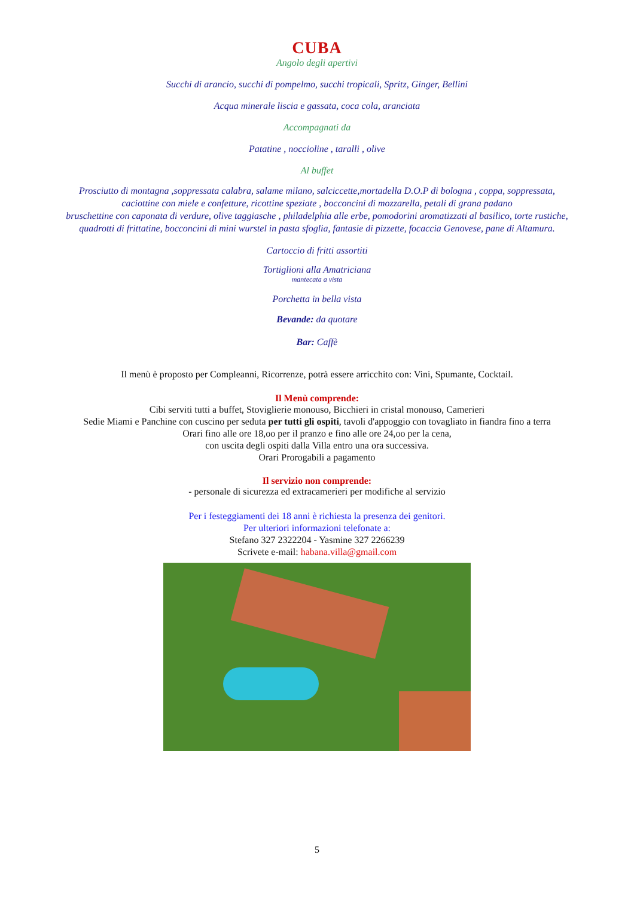CUBA
Angolo degli apertivi
Succhi di arancio, succhi di pompelmo, succhi tropicali, Spritz, Ginger, Bellini
Acqua minerale liscia e gassata, coca cola, aranciata
Accompagnati da
Patatine , noccioline , taralli , olive
Al buffet
Prosciutto di montagna ,soppressata calabra, salame milano, salciccette,mortadella D.O.P di bologna , coppa, soppressata,
caciottine con miele e confetture, ricottine speziate , bocconcini di mozzarella, petali di grana padano
bruschettine con caponata di verdure, olive taggiasche , philadelphia alle erbe, pomodorini aromatizzati al basilico, torte rustiche,
quadrotti di frittatine, bocconcini di mini wurstel in pasta sfoglia, fantasie di pizzette, focaccia Genovese, pane di Altamura.
Cartoccio di fritti assortiti
Tortiglioni alla Amatriciana
mantecata a vista
Porchetta in bella vista
Bevande: da quotare
Bar: Caffè
Il menù è proposto per Compleanni, Ricorrenze, potrà essere arricchito con: Vini, Spumante, Cocktail.
Il Menù comprende:
Cibi serviti tutti a buffet, Stoviglierie monouso, Bicchieri in cristal monouso, Camerieri
Sedie Miami e Panchine con cuscino per seduta per tutti gli ospiti, tavoli d'appoggio con tovagliato in fiandra fino a terra
Orari fino alle ore 18,oo per il pranzo e fino alle ore 24,oo per la cena,
con uscita degli ospiti dalla Villa entro una ora successiva.
Orari Prorogabili a pagamento
Il servizio non comprende:
- personale di sicurezza ed extracamerieri per modifiche al servizio
Per i festeggiamenti dei 18 anni è richiesta la presenza dei genitori.
Per ulteriori informazioni telefonate a:
Stefano 327 2322204 - Yasmine 327 2266239
Scrivete e-mail: habana.villa@gmail.com
5